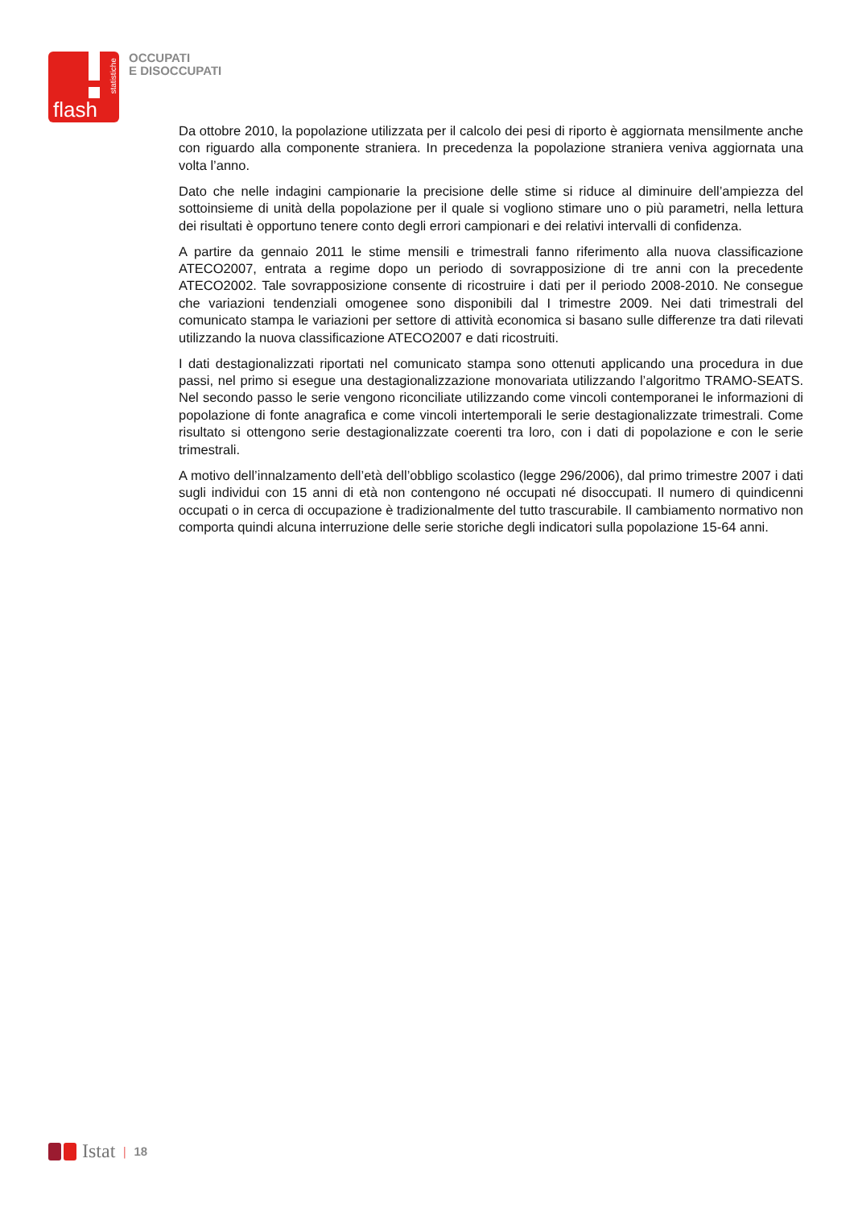statistiche
flash
OCCUPATI
E DISOCCUPATI
Da ottobre 2010, la popolazione utilizzata per il calcolo dei pesi di riporto è aggiornata mensilmente anche con riguardo alla componente straniera. In precedenza la popolazione straniera veniva aggiornata una volta l’anno.
Dato che nelle indagini campionarie la precisione delle stime si riduce al diminuire dell’ampiezza del sottoinsieme di unità della popolazione per il quale si vogliono stimare uno o più parametri, nella lettura dei risultati è opportuno tenere conto degli errori campionari e dei relativi intervalli di confidenza.
A partire da gennaio 2011 le stime mensili e trimestrali fanno riferimento alla nuova classificazione ATECO2007, entrata a regime dopo un periodo di sovrapposizione di tre anni con la precedente ATECO2002. Tale sovrapposizione consente di ricostruire i dati per il periodo 2008-2010. Ne consegue che variazioni tendenziali omogenee sono disponibili dal I trimestre 2009. Nei dati trimestrali del comunicato stampa le variazioni per settore di attività economica si basano sulle differenze tra dati rilevati utilizzando la nuova classificazione ATECO2007 e dati ricostruiti.
I dati destagionalizzati riportati nel comunicato stampa sono ottenuti applicando una procedura in due passi, nel primo si esegue una destagionalizzazione monovariata utilizzando l’algoritmo TRAMO-SEATS. Nel secondo passo le serie vengono riconciliate utilizzando come vincoli contemporanei le informazioni di popolazione di fonte anagrafica e come vincoli intertemporali le serie destagionalizzate trimestrali. Come risultato si ottengono serie destagionalizzate coerenti tra loro, con i dati di popolazione e con le serie trimestrali.
A motivo dell’innalzamento dell’età dell’obbligo scolastico (legge 296/2006), dal primo trimestre 2007 i dati sugli individui con 15 anni di età non contengono né occupati né disoccupati. Il numero di quindicenni occupati o in cerca di occupazione è tradizionalmente del tutto trascurabile. Il cambiamento normativo non comporta quindi alcuna interruzione delle serie storiche degli indicatori sulla popolazione 15-64 anni.
Istat | 18